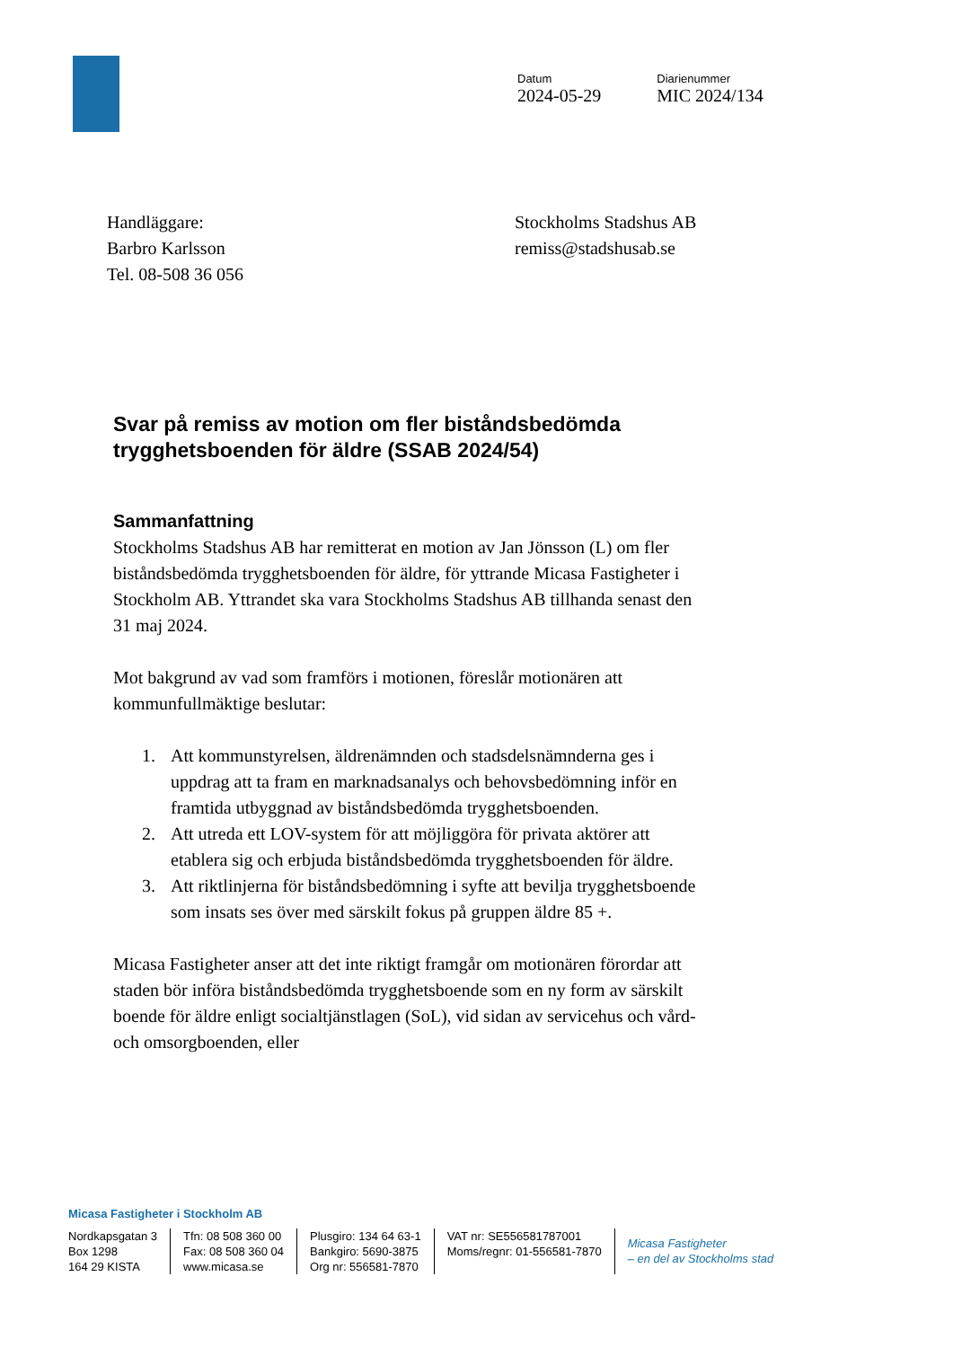Datum
2024-05-29
Diarienummer
MIC 2024/134
Handläggare:
Barbro Karlsson
Tel. 08-508 36 056
Stockholms Stadshus AB
remiss@stadshusab.se
Svar på remiss av motion om fler biståndsbedömda trygghetsboenden för äldre (SSAB 2024/54)
Sammanfattning
Stockholms Stadshus AB har remitterat en motion av Jan Jönsson (L) om fler biståndsbedömda trygghetsboenden för äldre, för yttrande Micasa Fastigheter i Stockholm AB. Yttrandet ska vara Stockholms Stadshus AB tillhanda senast den 31 maj 2024.
Mot bakgrund av vad som framförs i motionen, föreslår motionären att kommunfullmäktige beslutar:
1. Att kommunstyrelsen, äldrenämnden och stadsdelsnämnderna ges i uppdrag att ta fram en marknadsanalys och behovsbedömning inför en framtida utbyggnad av biståndsbedömda trygghetsboenden.
2. Att utreda ett LOV-system för att möjliggöra för privata aktörer att etablera sig och erbjuda biståndsbedömda trygghetsboenden för äldre.
3. Att riktlinjerna för biståndsbedömning i syfte att bevilja trygghetsboende som insats ses över med särskilt fokus på gruppen äldre 85 +.
Micasa Fastigheter anser att det inte riktigt framgår om motionären förordar att staden bör införa biståndsbedömda trygghetsboende som en ny form av särskilt boende för äldre enligt socialtjänstlagen (SoL), vid sidan av servicehus och vård- och omsorgboenden, eller
Micasa Fastigheter i Stockholm AB
Nordkapsgatan 3
Box 1298
164 29 KISTA
Tfn: 08 508 360 00
Fax: 08 508 360 04
www.micasa.se
Plusgiro: 134 64 63-1
Bankgiro: 5690-3875
Org nr: 556581-7870
VAT nr: SE556581787001
Moms/regnr: 01-556581-7870
Micasa Fastigheter
– en del av Stockholms stad